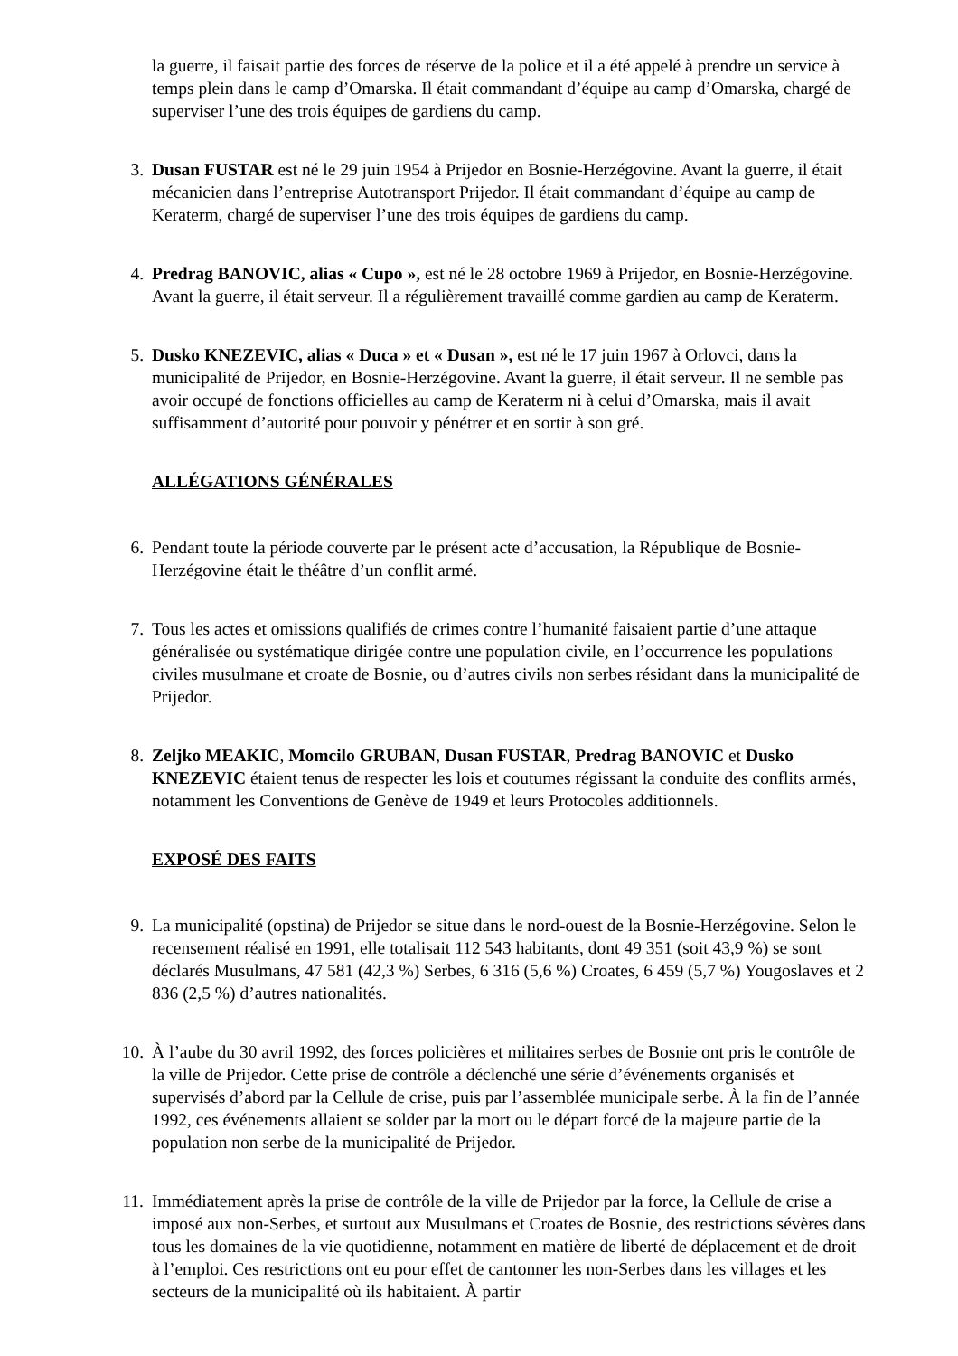la guerre, il faisait partie des forces de réserve de la police et il a été appelé à prendre un service à temps plein dans le camp d’Omarska. Il était commandant d’équipe au camp d’Omarska, chargé de superviser l’une des trois équipes de gardiens du camp.
3. Dusan FUSTAR est né le 29 juin 1954 à Prijedor en Bosnie-Herzégovine. Avant la guerre, il était mécanicien dans l’entreprise Autotransport Prijedor. Il était commandant d’équipe au camp de Keraterm, chargé de superviser l’une des trois équipes de gardiens du camp.
4. Predrag BANOVIC, alias « Cupo », est né le 28 octobre 1969 à Prijedor, en Bosnie-Herzégovine. Avant la guerre, il était serveur. Il a régulièrement travaillé comme gardien au camp de Keraterm.
5. Dusko KNEZEVIC, alias « Duca » et « Dusan », est né le 17 juin 1967 à Orlovci, dans la municipalité de Prijedor, en Bosnie-Herzégovine. Avant la guerre, il était serveur. Il ne semble pas avoir occupé de fonctions officielles au camp de Keraterm ni à celui d’Omarska, mais il avait suffisamment d’autorité pour pouvoir y pénétrer et en sortir à son gré.
ALLÉGATIONS GÉNÉRALES
6. Pendant toute la période couverte par le présent acte d’accusation, la République de Bosnie-Herzégovine était le théâtre d’un conflit armé.
7. Tous les actes et omissions qualifiés de crimes contre l’humanité faisaient partie d’une attaque généralisée ou systématique dirigée contre une population civile, en l’occurrence les populations civiles musulmane et croate de Bosnie, ou d’autres civils non serbes résidant dans la municipalité de Prijedor.
8. Zeljko MEAKIC, Momcilo GRUBAN, Dusan FUSTAR, Predrag BANOVIC et Dusko KNEZEVIC étaient tenus de respecter les lois et coutumes régissant la conduite des conflits armés, notamment les Conventions de Genève de 1949 et leurs Protocoles additionnels.
EXPOSÉ DES FAITS
9. La municipalité (opstina) de Prijedor se situe dans le nord-ouest de la Bosnie-Herzégovine. Selon le recensement réalisé en 1991, elle totalisait 112 543 habitants, dont 49 351 (soit 43,9 %) se sont déclarés Musulmans, 47 581 (42,3 %) Serbes, 6 316 (5,6 %) Croates, 6 459 (5,7 %) Yougoslaves et 2 836 (2,5 %) d’autres nationalités.
10. À l’aube du 30 avril 1992, des forces policières et militaires serbes de Bosnie ont pris le contrôle de la ville de Prijedor. Cette prise de contrôle a déclenché une série d’événements organisés et supervisés d’abord par la Cellule de crise, puis par l’assemblée municipale serbe. À la fin de l’année 1992, ces événements allaient se solder par la mort ou le départ forcé de la majeure partie de la population non serbe de la municipalité de Prijedor.
11. Immédiatement après la prise de contrôle de la ville de Prijedor par la force, la Cellule de crise a imposé aux non-Serbes, et surtout aux Musulmans et Croates de Bosnie, des restrictions sévères dans tous les domaines de la vie quotidienne, notamment en matière de liberté de déplacement et de droit à l’emploi. Ces restrictions ont eu pour effet de cantonner les non-Serbes dans les villages et les secteurs de la municipalité où ils habitaient. À partir